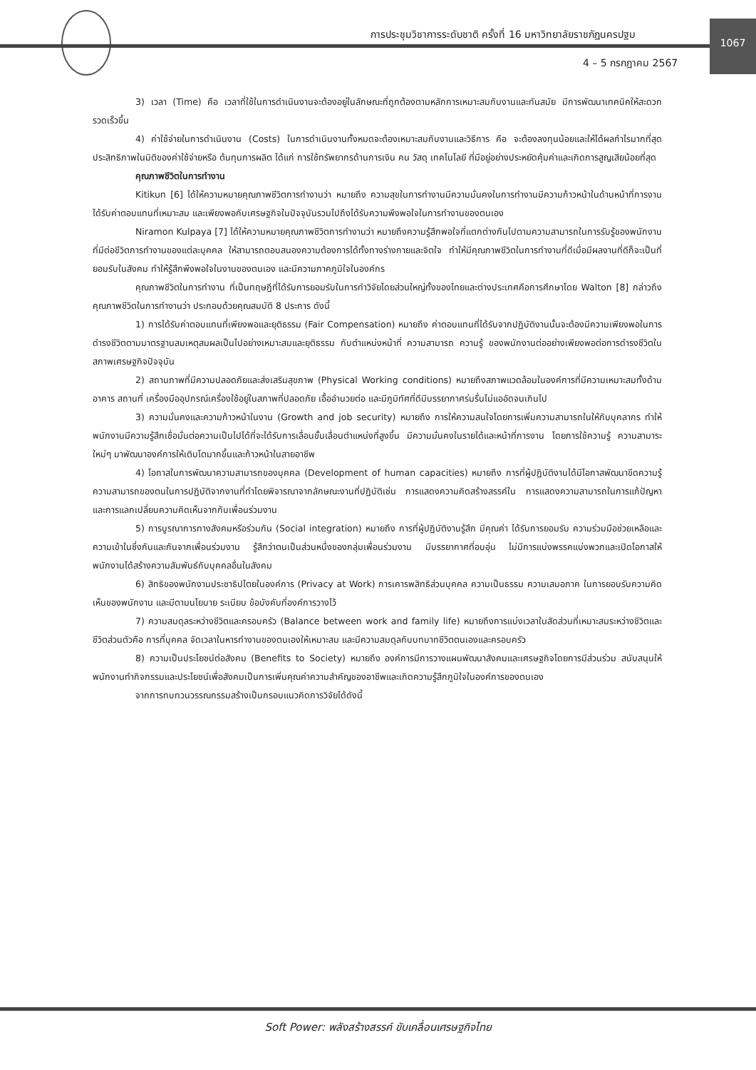1067
การประชุมวิชาการระดับชาติ ครั้งที่ 16 มหาวิทยาลัยราชภัฏนครปฐม
4 – 5 กรกฎาคม 2567
3) เวลา (Time) คือ เวลาที่ใช้ในการดำเนินงานจะต้องอยู่ในลักษณะที่ถูกต้องตามหลักการเหมาะสมกับงานและทันสมัย มีการพัฒนาเทคนิคให้สะดวก รวดเร็วขึ้น
4) ค่าใช้จ่ายในการดำเนินงาน (Costs) ในการดำเนินงานทั้งหมดจะต้องเหมาะสมกับงานและวิธีการ คือ จะต้องลงทุนน้อยและให้ได้ผลกำไรมากที่สุด ประสิทธิภาพในมิติของค่าใช้จ่ายหรือ ต้นทุนการผลิต ได้แก่ การใช้ทรัพยากรด้านการเงิน คน วัสดุ เทคโนโลยี ที่มีอยู่อย่างประหยัดคุ้มค่าและเกิดการสูญเสียน้อยที่สุด
คุณภาพชีวิตในการทำงาน
Kitikun [6] ได้ให้ความหมายคุณภาพชีวิตการทำงานว่า หมายถึง ความสุขในการทำงานมีความมั่นคงในการทำงานมีความก้าวหน้าในด้านหน้าที่การงานได้รับค่าตอบแทนที่เหมาะสม และเพียงพอกับเศรษฐกิจในปัจจุบันรวมไปถึงได้รับความพึงพอใจในการทำงานของตนเอง
Niramon Kulpaya [7] ได้ให้ความหมายคุณภาพชีวิตการทำงานว่า หมายถึงความรู้สึกพอใจที่แตกต่างกันไปตามความสามารถในการรับรู้ของพนักงาน ที่มีต่อชีวิตการทำงานของแต่ละบุคคล ให้สามารถตอบสนองความต้องการได้ทั้งทางร่างกายและจิตใจ ทำให้มีคุณภาพชีวิตในการทำงานที่ดีเมื่อมีผลงานที่ดีก็จะเป็นที่ยอมรับในสังคม ทำให้รู้สึกพึงพอใจในงานของตนเอง และมีความภาคภูมิใจในองค์กร
คุณภาพชีวิตในการทำงาน ที่เป็นทฤษฎีที่ได้รับการยอมรับในการทำวิจัยโดยส่วนใหญ่ทั้งของไทยและต่างประเทศคือการศึกษาโดย Walton [8] กล่าวถึงคุณภาพชีวิตในการทำงานว่า ประกอบด้วยคุณสมบัติ 8 ประการ ดังนี้
1) การได้รับค่าตอบแทนที่เพียงพอและยุติธรรม (Fair Compensation) หมายถึง ค่าตอบแทนที่ได้รับจากปฏิบัติงานนั้นจะต้องมีความเพียงพอในการดำรงชีวิตตามมาตรฐานสมเหตุสมผลเป็นไปอย่างเหมาะสมและยุติธรรม กับตำแหน่งหน้าที่ ความสามารถ ความรู้ ของพนักงานต่ออย่างเพียงพอต่อการดำรงชีวิตในสภาพเศรษฐกิจปัจจุบัน
2) สถานภาพที่มีความปลอดภัยและส่งเสริมสุขภาพ (Physical Working conditions) หมายถึงสภาพแวดล้อมในองค์การที่มีความเหมาะสมทั้งด้านอาคาร สถานที่ เครื่องมืออุปกรณ์เครื่องใช้อยู่ในสภาพที่ปลอดภัย เอื้ออำนวยต่อ และมีภูมิทัศที่ดีมีบรรยากาศร่มรื่นไม่แออัดจนเกินไป
3) ความมั่นคงและความก้าวหน้าในงาน (Growth and job security) หมายถึง การให้ความสนใจโดยการเพิ่มความสามารถในให้กับบุคลากร ทำให้พนักงานมีความรู้สึกเชื่อมั่นต่อความเป็นไปได้ที่จะได้รับการเลื่อนขั้นเลื่อนตำแหน่งที่สูงขึ้น มีความมั่นคงในรายได้และหน้าที่การงาน โดยการใช้ความรู้ ความสามาระใหม่ๆ มาพัฒนาองค์การให้เติบโตมากขึ้นและก้าวหน้าในสายอาชีพ
4) โอกาสในการพัฒนาความสามารถของบุคคล (Development of human capacities) หมายถึง การที่ผู้ปฏิบัติงานได้มีโอกาสพัฒนาขีดความรู้ความสามารถของตนในการปฏิบัติจากงานที่ทำโดยพิจารณาจากลักษณะงานที่ปฏิบัติเช่น การแสดงความคิดสร้างสรรค์ใน การแสดงความสามารถในการแก้ปัญหา และการแลกเปลี่ยนความคิดเห็นจากกับเพื่อนร่วมงาน
5) การบูรณาการทางสังคมหรือร่วมกัน (Social integration) หมายถึง การที่ผู้ปฏิบัติงานรู้สึก มีคุณค่า ได้รับการยอมรับ ความร่วมมือช่วยเหลือและความเข้าในซึ่งกันและกันจากเพื่อนร่วมงาน รู้สึกว่าตนเป็นส่วนหนึ่งของกลุ่มเพื่อนร่วมงาน มีบรรยากาศที่อบอุ่น ไม่มีการแบ่งพรรคแบ่งพวกและเปิดโอกาสให้พนักงานได้สร้างความสัมพันธ์กับบุคคลอื่นในสังคม
6) สิทธิของพนักงานประชาธิปไตยในองค์การ (Privacy at Work) การเคารพสิทธิส่วนบุคคล ความเป็นธรรม ความเสมอภาค ในการยอบรับความคิดเห็นของพนักงาน และมีตามนโยบาย ระเบียบ ข้อบังคับที่องค์การวางไว้
7) ความสมดุลระหว่างชีวิตและครอบครัว (Balance between work and family life) หมายถึงการแบ่งเวลาในสัดส่วนที่เหมาะสมระหว่างชีวิตและชีวิตส่วนตัวคือ การที่บุคคล จัดเวลาในหารทำงานของตนเองให้เหมาะสม และมีความสมดุลกับบทบาทชีวิตตนเองและครอบครัว
8) ความเป็นประโยชน์ต่อสังคม (Benefits to Society) หมายถึง องค์การมีการวางแผนพัฒนาสังคมและเศรษฐกิจโดยการมีส่วนร่วม สนับสนุนให้พนักงานทำกิจกรรมและประโยชน์เพื่อสังคมเป็นการเพิ่มคุณค่าความสำคัญของอาชีพและเกิดความรู้สึกภูมิใจในองค์การของตนเอง
จากการทบทวนวรรณกรรมสร้างเป็นกรอบแนวคิดการวิจัยได้ดังนี้
Soft Power: พลังสร้างสรรค์ ขับเคลื่อนเศรษฐกิจไทย